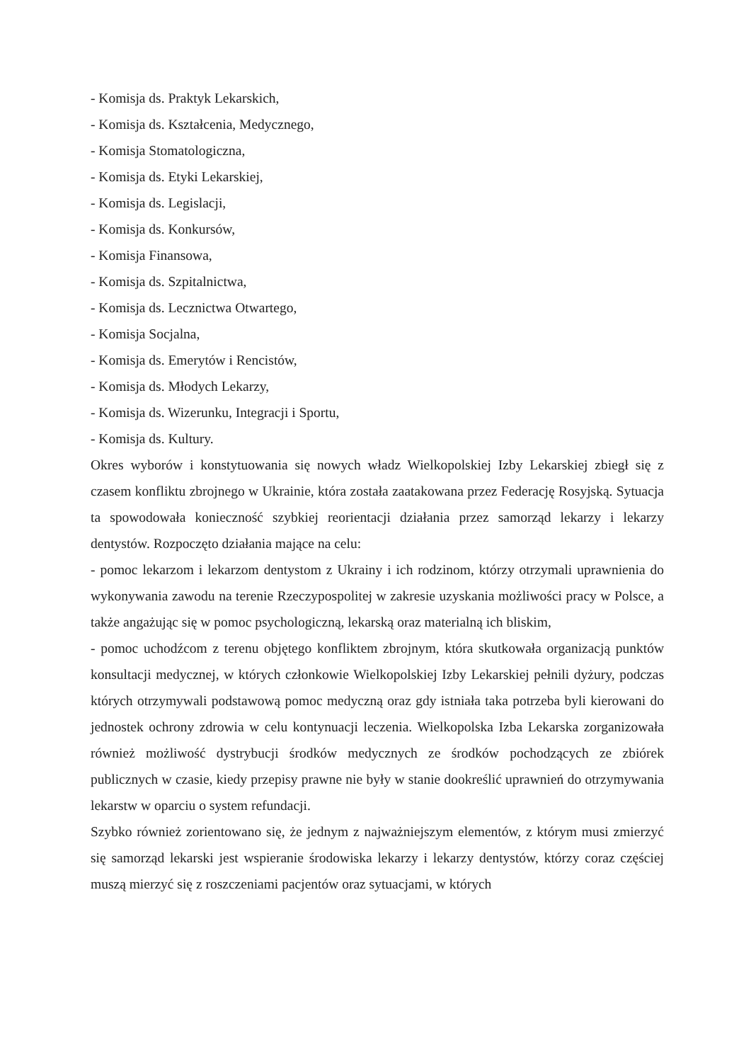- Komisja ds. Praktyk Lekarskich,
- Komisja ds. Kształcenia, Medycznego,
- Komisja Stomatologiczna,
- Komisja ds. Etyki Lekarskiej,
- Komisja ds. Legislacji,
- Komisja ds. Konkursów,
- Komisja Finansowa,
- Komisja ds. Szpitalnictwa,
- Komisja ds. Lecznictwa Otwartego,
- Komisja Socjalna,
- Komisja ds. Emerytów i Rencistów,
- Komisja ds. Młodych Lekarzy,
- Komisja ds. Wizerunku, Integracji i Sportu,
- Komisja ds. Kultury.
Okres wyborów i konstytuowania się nowych władz Wielkopolskiej Izby Lekarskiej zbiegł się z czasem konfliktu zbrojnego w Ukrainie, która została zaatakowana przez Federację Rosyjską. Sytuacja ta spowodowała konieczność szybkiej reorientacji działania przez samorząd lekarzy i lekarzy dentystów. Rozpoczęto działania mające na celu:
- pomoc lekarzom i lekarzom dentystom z Ukrainy i ich rodzinom, którzy otrzymali uprawnienia do wykonywania zawodu na terenie Rzeczypospolitej w zakresie uzyskania możliwości pracy w Polsce, a także angażując się w pomoc psychologiczną, lekarską oraz materialną ich bliskim,
- pomoc uchodźcom z terenu objętego konfliktem zbrojnym, która skutkowała organizacją punktów konsultacji medycznej, w których członkowie Wielkopolskiej Izby Lekarskiej pełnili dyżury, podczas których otrzymywali podstawową pomoc medyczną oraz gdy istniała taka potrzeba byli kierowani do jednostek ochrony zdrowia w celu kontynuacji leczenia. Wielkopolska Izba Lekarska zorganizowała również możliwość dystrybucji środków medycznych ze środków pochodzących ze zbiórek publicznych w czasie, kiedy przepisy prawne nie były w stanie dookreślić uprawnień do otrzymywania lekarstw w oparciu o system refundacji.
Szybko również zorientowano się, że jednym z najważniejszym elementów, z którym musi zmierzyć się samorząd lekarski jest wspieranie środowiska lekarzy i lekarzy dentystów, którzy coraz częściej muszą mierzyć się z roszczeniami pacjentów oraz sytuacjami, w których